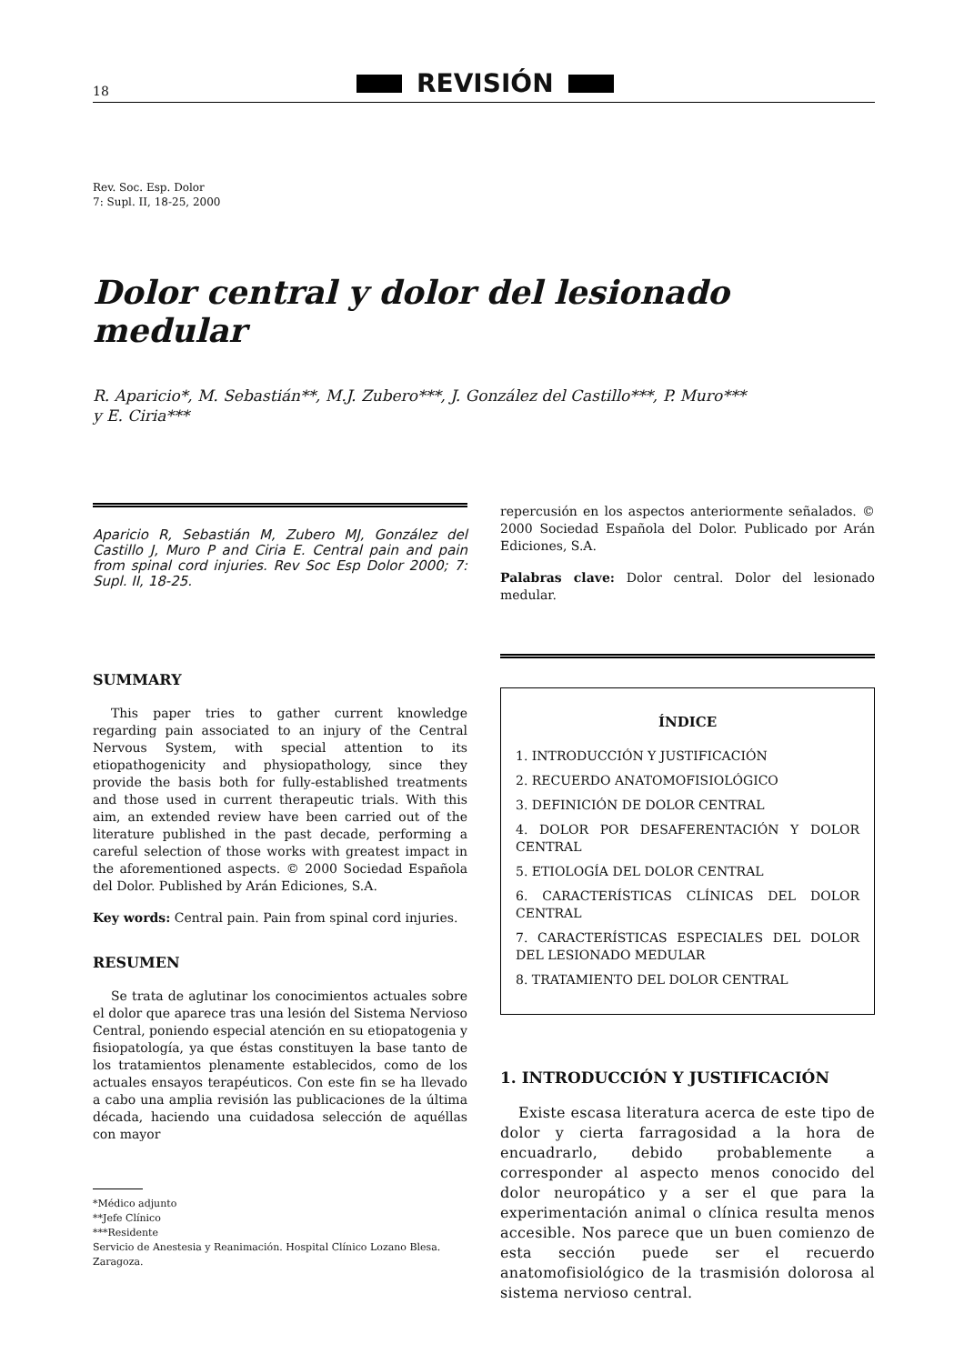18 REVISIÓN
Rev. Soc. Esp. Dolor
7: Supl. II, 18-25, 2000
Dolor central y dolor del lesionado medular
R. Aparicio*, M. Sebastián**, M.J. Zubero***, J. González del Castillo***, P. Muro***
y E. Ciria***
Aparicio R, Sebastián M, Zubero MJ, González del Castillo J, Muro P and Ciria E. Central pain and pain from spinal cord injuries. Rev Soc Esp Dolor 2000; 7: Supl. II, 18-25.
SUMMARY
This paper tries to gather current knowledge regarding pain associated to an injury of the Central Nervous System, with special attention to its etiopathogenicity and physiopathology, since they provide the basis both for fully-established treatments and those used in current therapeutic trials. With this aim, an extended review have been carried out of the literature published in the past decade, performing a careful selection of those works with greatest impact in the aforementioned aspects. © 2000 Sociedad Española del Dolor. Published by Arán Ediciones, S.A.
Key words: Central pain. Pain from spinal cord injuries.
RESUMEN
Se trata de aglutinar los conocimientos actuales sobre el dolor que aparece tras una lesión del Sistema Nervioso Central, poniendo especial atención en su etiopatogenia y fisiopatología, ya que éstas constituyen la base tanto de los tratamientos plenamente establecidos, como de los actuales ensayos terapéuticos. Con este fin se ha llevado a cabo una amplia revisión las publicaciones de la última década, haciendo una cuidadosa selección de aquéllas con mayor
*Médico adjunto
**Jefe Clínico
***Residente
Servicio de Anestesia y Reanimación. Hospital Clínico Lozano Blesa.
Zaragoza.
repercusión en los aspectos anteriormente señalados. © 2000 Sociedad Española del Dolor. Publicado por Arán Ediciones, S.A.
Palabras clave: Dolor central. Dolor del lesionado medular.
ÍNDICE
1. INTRODUCCIÓN Y JUSTIFICACIÓN
2. RECUERDO ANATOMOFISIOLÓGICO
3. DEFINICIÓN DE DOLOR CENTRAL
4. DOLOR POR DESAFERENTACIÓN Y DOLOR CENTRAL
5. ETIOLOGÍA DEL DOLOR CENTRAL
6. CARACTERÍSTICAS CLÍNICAS DEL DOLOR CENTRAL
7. CARACTERÍSTICAS ESPECIALES DEL DOLOR DEL LESIONADO MEDULAR
8. TRATAMIENTO DEL DOLOR CENTRAL
1. INTRODUCCIÓN Y JUSTIFICACIÓN
Existe escasa literatura acerca de este tipo de dolor y cierta farragosidad a la hora de encuadrarlo, debido probablemente a corresponder al aspecto menos conocido del dolor neuropático y a ser el que para la experimentación animal o clínica resulta menos accesible. Nos parece que un buen comienzo de esta sección puede ser el recuerdo anatomofisiológico de la trasmisión dolorosa al sistema nervioso central.